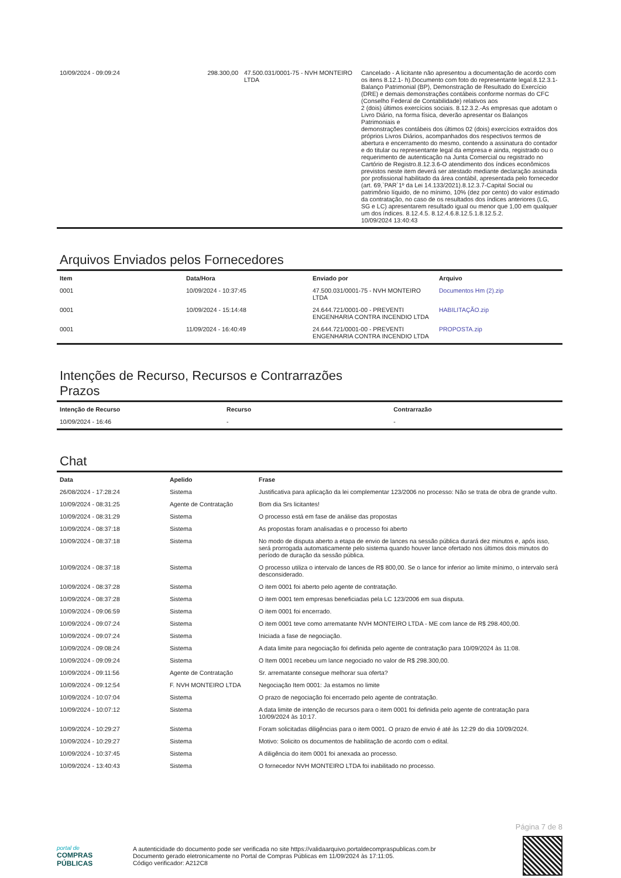| 10/09/2024 - 09:09:24 | 298.300,00 | 47.500.031/0001-75 - NVH MONTEIRO LTDA | Cancelado - A licitante não apresentou a documentação de acordo com os itens 8.12.1- h).Documento com foto do representante legal.8.12.3.1- Balanço Patrimonial (BP), Demonstração de Resultado do Exercício (DRE) e demais demonstrações contábeis conforme normas do CFC (Conselho Federal de Contabilidade) relativos aos 2 (dois) últimos exercícios sociais. 8.12.3.2.-As empresas que adotam o Livro Diário, na forma física, deverão apresentar os Balanços Patrimoniais e demonstrações contábeis dos últimos 02 (dois) exercícios extraídos dos próprios Livros Diários, acompanhados dos respectivos termos de abertura e encerramento do mesmo, contendo a assinatura do contador e do titular ou representante legal da empresa e ainda, registrado ou o requerimento de autenticação na Junta Comercial ou registrado no Cartório de Registro.8.12.3.6-O atendimento dos índices econômicos previstos neste item deverá ser atestado mediante declaração assinada por profissional habilitado da área contábil, apresentada pelo fornecedor (art. 69,`PAR`1º da Lei 14.133/2021).8.12.3.7-Capital Social ou patrimônio líquido, de no mínimo, 10% (dez por cento) do valor estimado da contratação, no caso de os resultados dos índices anteriores (LG, SG e LC) apresentarem resultado igual ou menor que 1,00 em qualquer um dos índices. 8.12.4.5. 8.12.4.6.8.12.5.1.8.12.5.2. 10/09/2024 13:40:43 |
Arquivos Enviados pelos Fornecedores
| Item | Data/Hora | Enviado por | Arquivo |
| --- | --- | --- | --- |
| 0001 | 10/09/2024 - 10:37:45 | 47.500.031/0001-75 - NVH MONTEIRO LTDA | Documentos Hm (2).zip |
| 0001 | 10/09/2024 - 15:14:48 | 24.644.721/0001-00 - PREVENTI ENGENHARIA CONTRA INCENDIO LTDA | HABILITAÇÃO.zip |
| 0001 | 11/09/2024 - 16:40:49 | 24.644.721/0001-00 - PREVENTI ENGENHARIA CONTRA INCENDIO LTDA | PROPOSTA.zip |
Intenções de Recurso, Recursos e Contrarrazões
Prazos
| Intenção de Recurso | Recurso | Contrarrazão |
| --- | --- | --- |
| 10/09/2024 - 16:46 | - | - |
Chat
| Data | Apelido | Frase |
| --- | --- | --- |
| 26/08/2024 - 17:28:24 | Sistema | Justificativa para aplicação da lei complementar 123/2006 no processo: Não se trata de obra de grande vulto. |
| 10/09/2024 - 08:31:25 | Agente de Contratação | Bom dia Srs licitantes! |
| 10/09/2024 - 08:31:29 | Sistema | O processo está em fase de análise das propostas |
| 10/09/2024 - 08:37:18 | Sistema | As propostas foram analisadas e o processo foi aberto |
| 10/09/2024 - 08:37:18 | Sistema | No modo de disputa aberto a etapa de envio de lances na sessão pública durará dez minutos e, após isso, será prorrogada automaticamente pelo sistema quando houver lance ofertado nos últimos dois minutos do período de duração da sessão pública. |
| 10/09/2024 - 08:37:18 | Sistema | O processo utiliza o intervalo de lances de R$ 800,00. Se o lance for inferior ao limite mínimo, o intervalo será desconsiderado. |
| 10/09/2024 - 08:37:28 | Sistema | O item 0001 foi aberto pelo agente de contratação. |
| 10/09/2024 - 08:37:28 | Sistema | O item 0001 tem empresas beneficiadas pela LC 123/2006 em sua disputa. |
| 10/09/2024 - 09:06:59 | Sistema | O item 0001 foi encerrado. |
| 10/09/2024 - 09:07:24 | Sistema | O item 0001 teve como arrematante NVH MONTEIRO LTDA - ME com lance de R$ 298.400,00. |
| 10/09/2024 - 09:07:24 | Sistema | Iniciada a fase de negociação. |
| 10/09/2024 - 09:08:24 | Sistema | A data limite para negociação foi definida pelo agente de contratação para 10/09/2024 às 11:08. |
| 10/09/2024 - 09:09:24 | Sistema | O Item 0001 recebeu um lance negociado no valor de R$ 298.300,00. |
| 10/09/2024 - 09:11:56 | Agente de Contratação | Sr. arrematante consegue melhorar sua oferta? |
| 10/09/2024 - 09:12:54 | F. NVH MONTEIRO LTDA | Negociação Item 0001: Ja estamos no limite |
| 10/09/2024 - 10:07:04 | Sistema | O prazo de negociação foi encerrado pelo agente de contratação. |
| 10/09/2024 - 10:07:12 | Sistema | A data limite de intenção de recursos para o item 0001 foi definida pelo agente de contratação para 10/09/2024 às 10:17. |
| 10/09/2024 - 10:29:27 | Sistema | Foram solicitadas diligências para o item 0001. O prazo de envio é até às 12:29 do dia 10/09/2024. |
| 10/09/2024 - 10:29:27 | Sistema | Motivo: Solicito os documentos de habilitação de acordo com o edital. |
| 10/09/2024 - 10:37:45 | Sistema | A diligência do item 0001 foi anexada ao processo. |
| 10/09/2024 - 13:40:43 | Sistema | O fornecedor NVH MONTEIRO LTDA foi inabilitado no processo. |
Página 7 de 8
portal de
COMPRAS
PÚBLICAS
A autenticidade do documento pode ser verificada no site https://validaarquivo.portaldecompraspublicas.com.br
Documento gerado eletronicamente no Portal de Compras Públicas em 11/09/2024 às 17:11:05.
Código verificador: A212C8